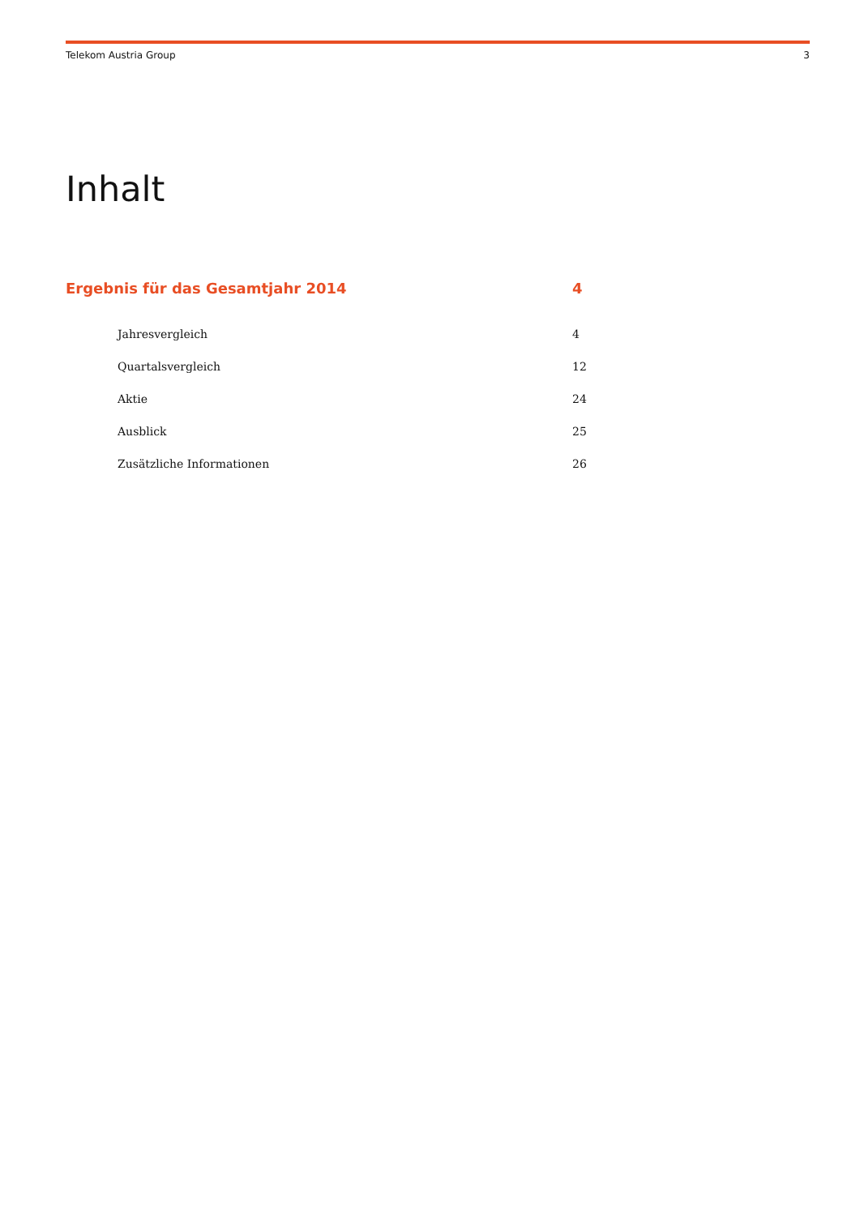Telekom Austria Group 3
Inhalt
Ergebnis für das Gesamtjahr 2014 4
Jahresvergleich 4
Quartalsvergleich 12
Aktie 24
Ausblick 25
Zusätzliche Informationen 26